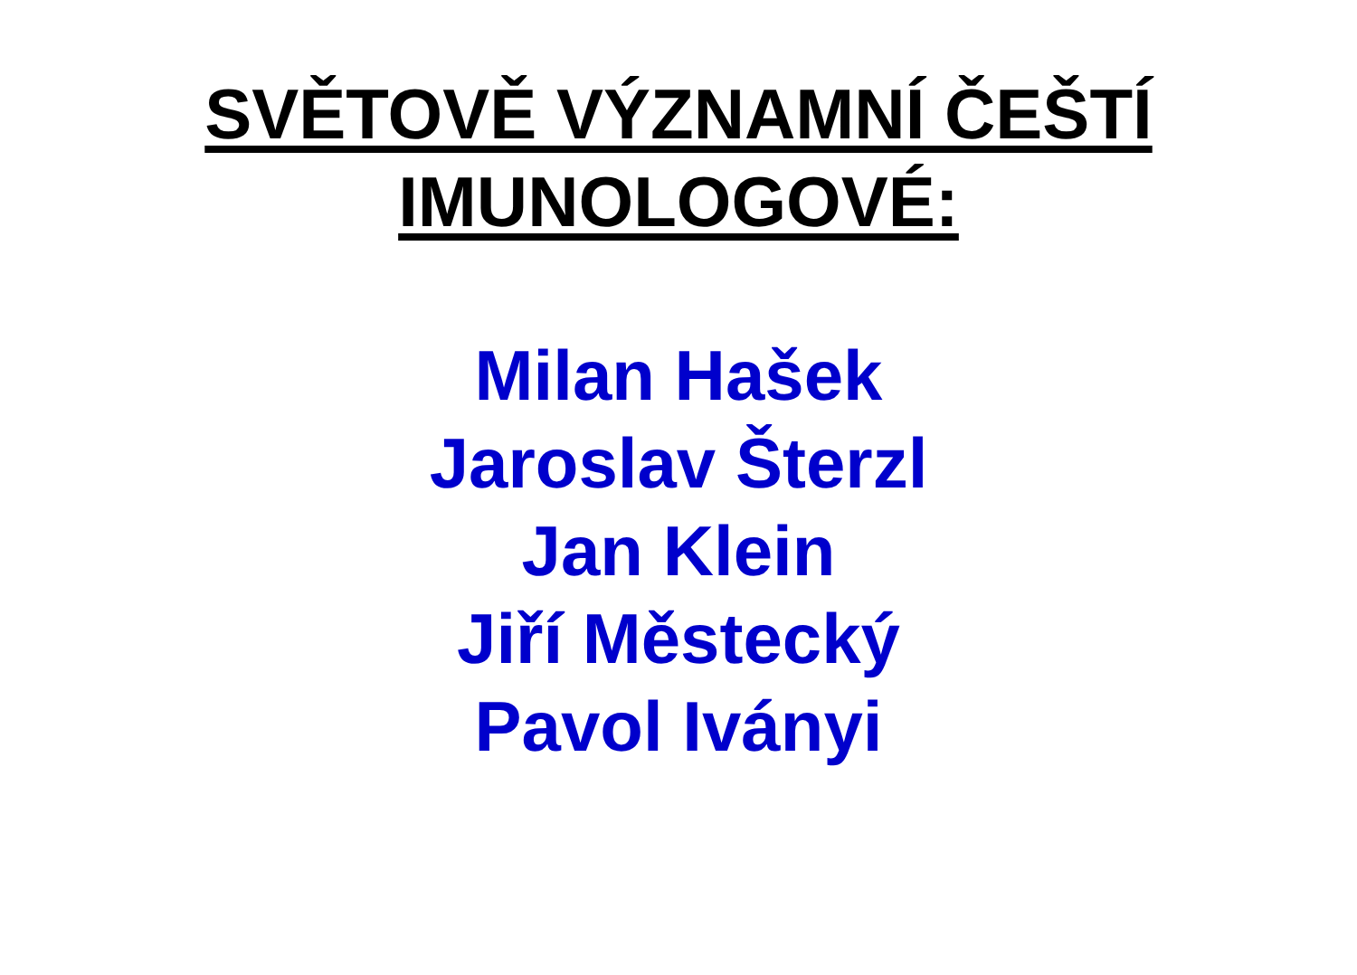SVĚTOVĚ VÝZNAMNÍ ČEŠTÍ
IMUNOLOGOVÉ:
Milan Hašek
Jaroslav Šterzl
Jan Klein
Jiří Městecký
Pavol Iványi